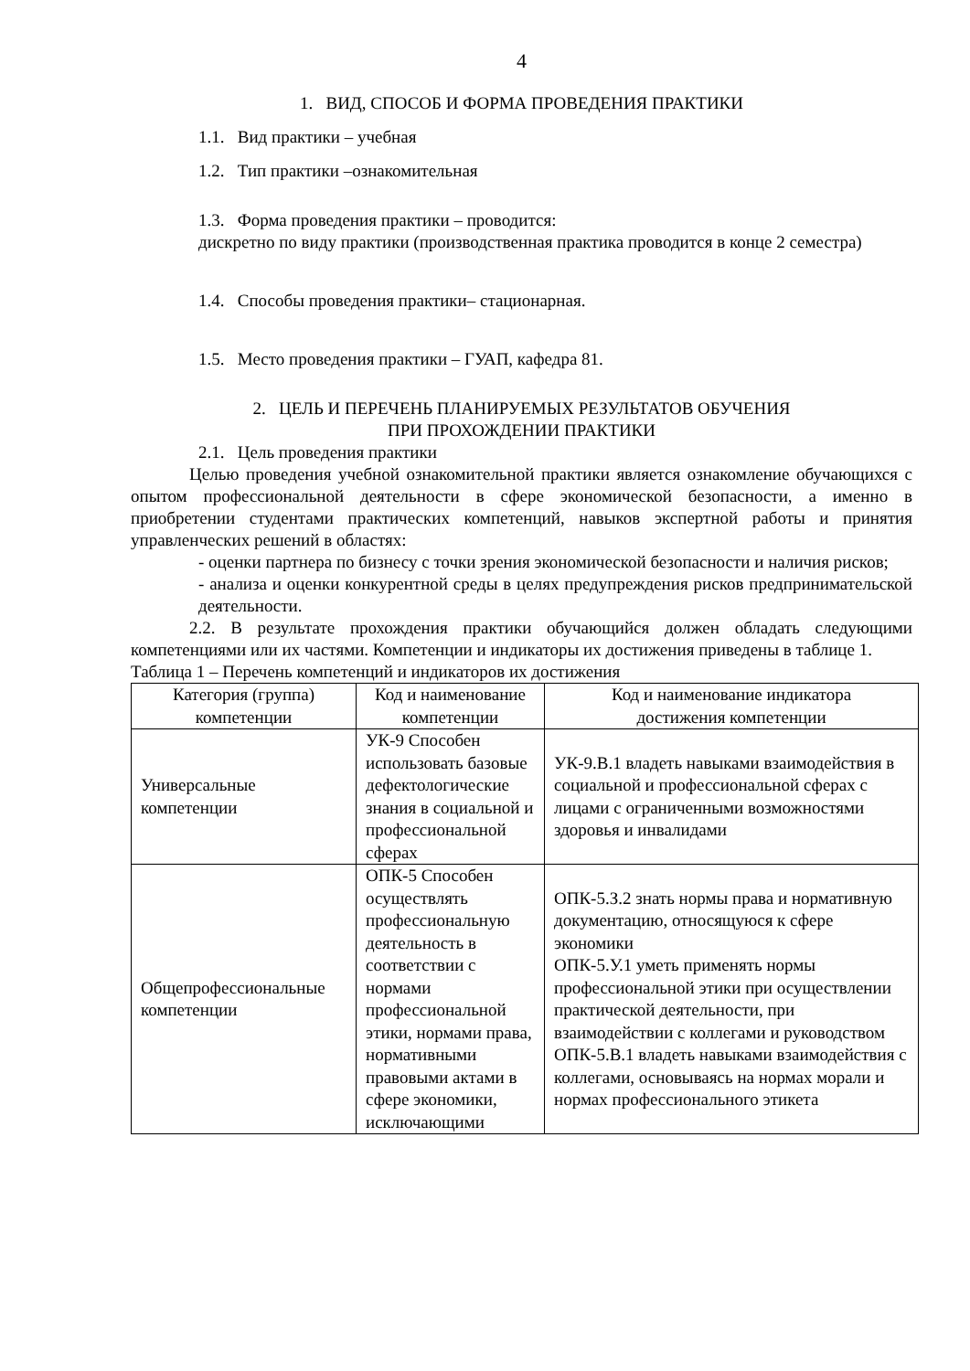4
1. ВИД, СПОСОБ И ФОРМА ПРОВЕДЕНИЯ ПРАКТИКИ
1.1. Вид практики – учебная
1.2. Тип практики –ознакомительная
1.3. Форма проведения практики – проводится:
дискретно по виду практики (производственная практика проводится в конце 2 семестра)
1.4. Способы проведения практики– стационарная.
1.5. Место проведения практики – ГУАП, кафедра 81.
2. ЦЕЛЬ И ПЕРЕЧЕНЬ ПЛАНИРУЕМЫХ РЕЗУЛЬТАТОВ ОБУЧЕНИЯ
ПРИ ПРОХОЖДЕНИИ ПРАКТИКИ
2.1. Цель проведения практики
Целью проведения учебной ознакомительной практики является ознакомление обучающихся с опытом профессиональной деятельности в сфере экономической безопасности, а именно в приобретении студентами практических компетенций, навыков экспертной работы и принятия управленческих решений в областях:
- оценки партнера по бизнесу с точки зрения экономической безопасности и наличия рисков;
- анализа и оценки конкурентной среды в целях предупреждения рисков предпринимательской деятельности.
2.2. В результате прохождения практики обучающийся должен обладать следующими компетенциями или их частями. Компетенции и индикаторы их достижения приведены в таблице 1.
Таблица 1 – Перечень компетенций и индикаторов их достижения
| Категория (группа) компетенции | Код и наименование компетенции | Код и наименование индикатора достижения компетенции |
| Универсальные компетенции | УК-9 Способен использовать базовые дефектологические знания в социальной и профессиональной сферах | УК-9.В.1 владеть навыками взаимодействия в социальной и профессиональной сферах с лицами с ограниченными возможностями здоровья и инвалидами |
| Общепрофессиональные компетенции | ОПК-5 Способен осуществлять профессиональную деятельность в соответствии с нормами профессиональной этики, нормами права, нормативными правовыми актами в сфере экономики, исключающими | ОПК-5.З.2 знать нормы права и нормативную документацию, относящуюся к сфере экономики ОПК-5.У.1 уметь применять нормы профессиональной этики при осуществлении практической деятельности, при взаимодействии с коллегами и руководством ОПК-5.В.1 владеть навыками взаимодействия с коллегами, основываясь на нормах морали и нормах профессионального этикета |